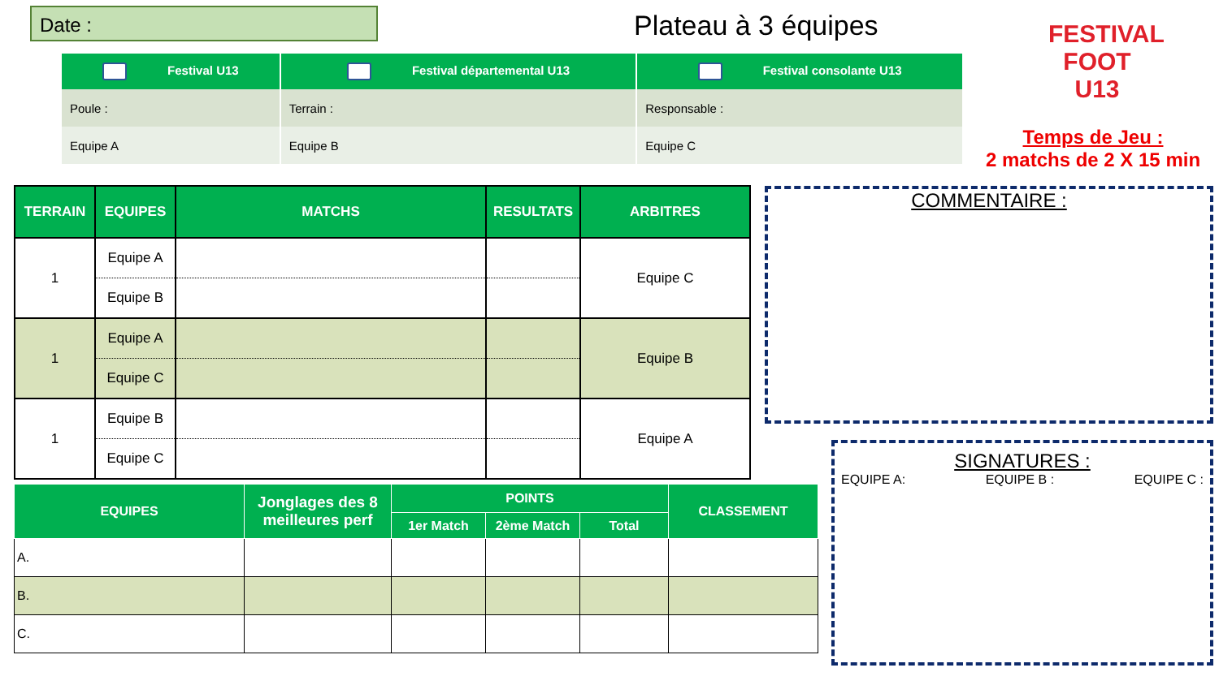Date : Plateau à 3 équipes
FESTIVAL FOOT U13
Temps de Jeu :
2 matchs de 2 X 15 min
| Festival U13 | Festival départemental U13 | Festival consolante U13 |
| --- | --- | --- |
| Poule : | Terrain : | Responsable : |
| Equipe A | Equipe B | Equipe C |
| TERRAIN | EQUIPES | MATCHS | RESULTATS | ARBITRES |
| --- | --- | --- | --- | --- |
| 1 | Equipe A | | | Equipe C |
| | Equipe B | | | |
| 1 | Equipe A | | | Equipe B |
| | Equipe C | | | |
| 1 | Equipe B | | | Equipe A |
| | Equipe C | | | |
COMMENTAIRE :
| EQUIPES | Jonglages des 8 meilleures perf | POINTS | | | CLASSEMENT |
| --- | --- | --- | --- | --- | --- |
| | | 1er Match | 2ème Match | Total | |
| A. | | | | | |
| B. | | | | | |
| C. | | | | | |
SIGNATURES :
EQUIPE A: EQUIPE B : EQUIPE C :